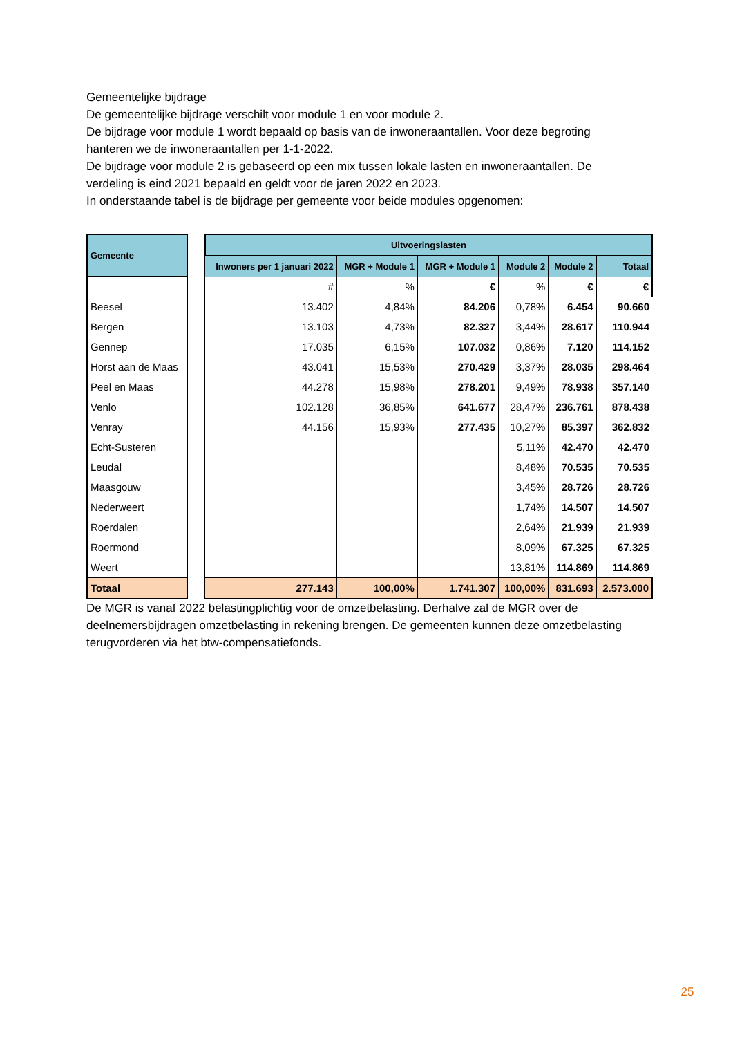Gemeentelijke bijdrage
De gemeentelijke bijdrage verschilt voor module 1 en voor module 2.
De bijdrage voor module 1 wordt bepaald op basis van de inwoneraantallen. Voor deze begroting hanteren we de inwoneraantallen per 1-1-2022.
De bijdrage voor module 2 is gebaseerd op een mix tussen lokale lasten en inwoneraantallen. De verdeling is eind 2021 bepaald en geldt voor de jaren 2022 en 2023.
In onderstaande tabel is de bijdrage per gemeente voor beide modules opgenomen:
| Gemeente | | Uitvoeringslasten | | | | | |
| | | Inwoners per 1 januari 2022 | MGR + Module 1 | MGR + Module 1 | Module 2 | Module 2 | Totaal |
| | | # | % | € | % | € | € |
| Beesel | | 13.402 | 4,84% | 84.206 | 0,78% | 6.454 | 90.660 |
| Bergen | | 13.103 | 4,73% | 82.327 | 3,44% | 28.617 | 110.944 |
| Gennep | | 17.035 | 6,15% | 107.032 | 0,86% | 7.120 | 114.152 |
| Horst aan de Maas | | 43.041 | 15,53% | 270.429 | 3,37% | 28.035 | 298.464 |
| Peel en Maas | | 44.278 | 15,98% | 278.201 | 9,49% | 78.938 | 357.140 |
| Venlo | | 102.128 | 36,85% | 641.677 | 28,47% | 236.761 | 878.438 |
| Venray | | 44.156 | 15,93% | 277.435 | 10,27% | 85.397 | 362.832 |
| Echt-Susteren | | | | | 5,11% | 42.470 | 42.470 |
| Leudal | | | | | 8,48% | 70.535 | 70.535 |
| Maasgouw | | | | | 3,45% | 28.726 | 28.726 |
| Nederweert | | | | | 1,74% | 14.507 | 14.507 |
| Roerdalen | | | | | 2,64% | 21.939 | 21.939 |
| Roermond | | | | | 8,09% | 67.325 | 67.325 |
| Weert | | | | | 13,81% | 114.869 | 114.869 |
| Totaal | | 277.143 | 100,00% | 1.741.307 | 100,00% | 831.693 | 2.573.000 |
De MGR is vanaf 2022 belastingplichtig voor de omzetbelasting. Derhalve zal de MGR over de deelnemersbijdragen omzetbelasting in rekening brengen. De gemeenten kunnen deze omzetbelasting terugvorderen via het btw-compensatiefonds.
25